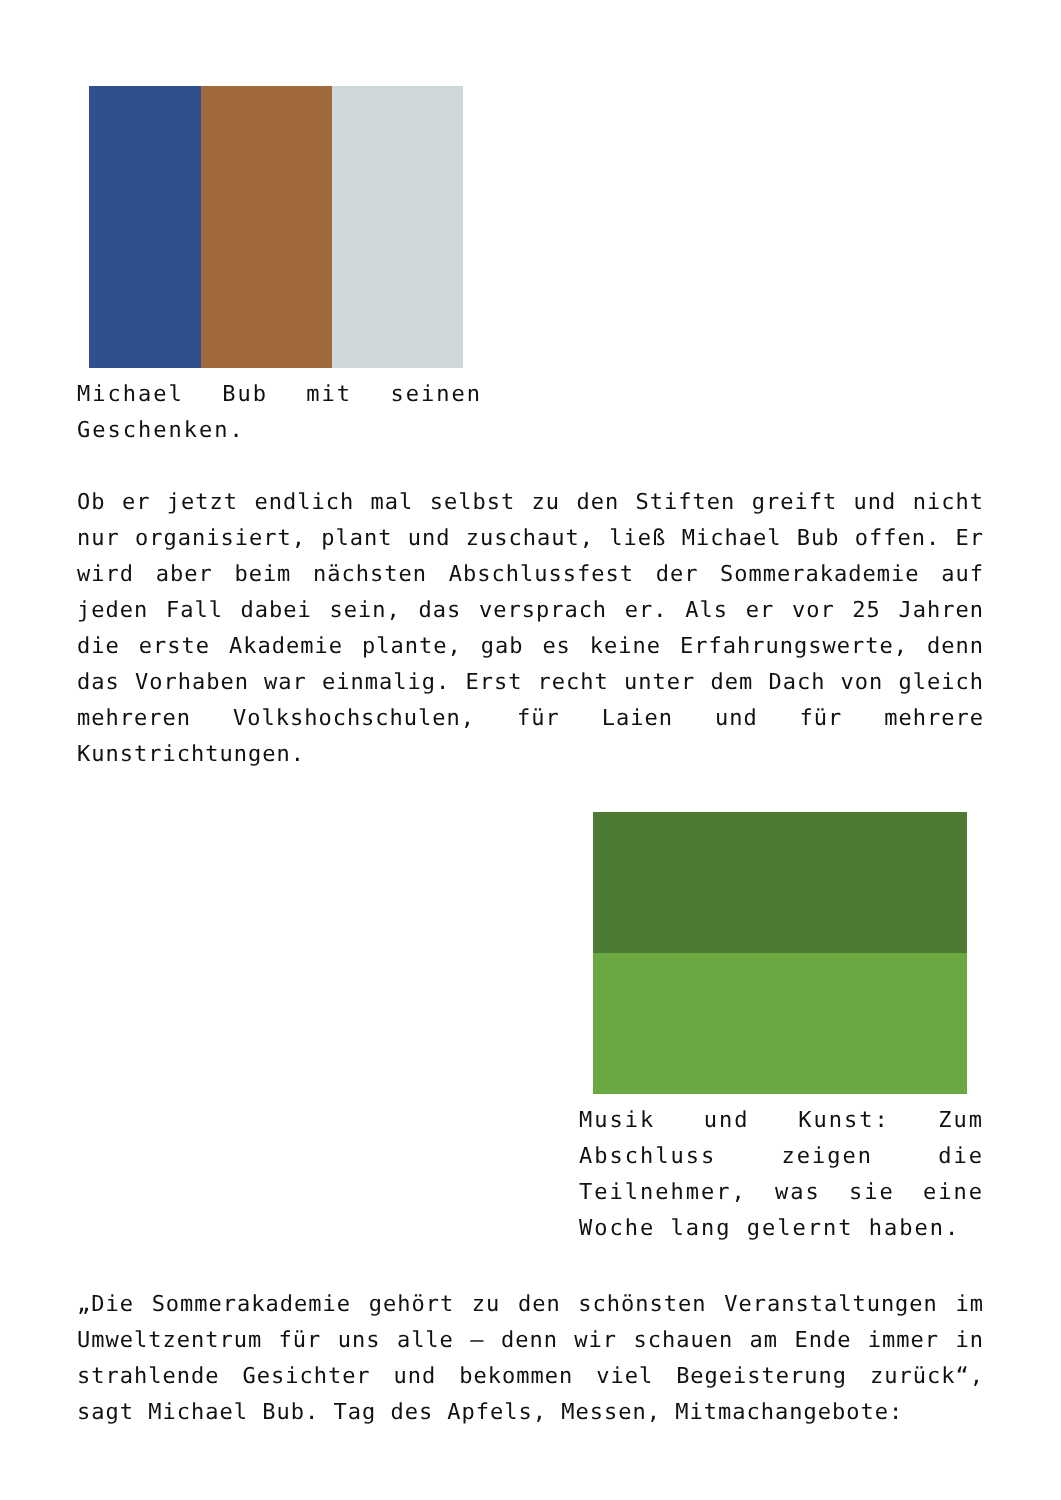Michael Bub mit seinen Geschenken.
Ob er jetzt endlich mal selbst zu den Stiften greift und nicht nur organisiert, plant und zuschaut, ließ Michael Bub offen. Er wird aber beim nächsten Abschlussfest der Sommerakademie auf jeden Fall dabei sein, das versprach er. Als er vor 25 Jahren die erste Akademie plante, gab es keine Erfahrungswerte, denn das Vorhaben war einmalig. Erst recht unter dem Dach von gleich mehreren Volkshochschulen, für Laien und für mehrere Kunstrichtungen.
Musik und Kunst: Zum Abschluss zeigen die Teilnehmer, was sie eine Woche lang gelernt haben.
„Die Sommerakademie gehört zu den schönsten Veranstaltungen im Umweltzentrum für uns alle – denn wir schauen am Ende immer in strahlende Gesichter und bekommen viel Begeisterung zurück“, sagt Michael Bub. Tag des Apfels, Messen, Mitmachangebote: